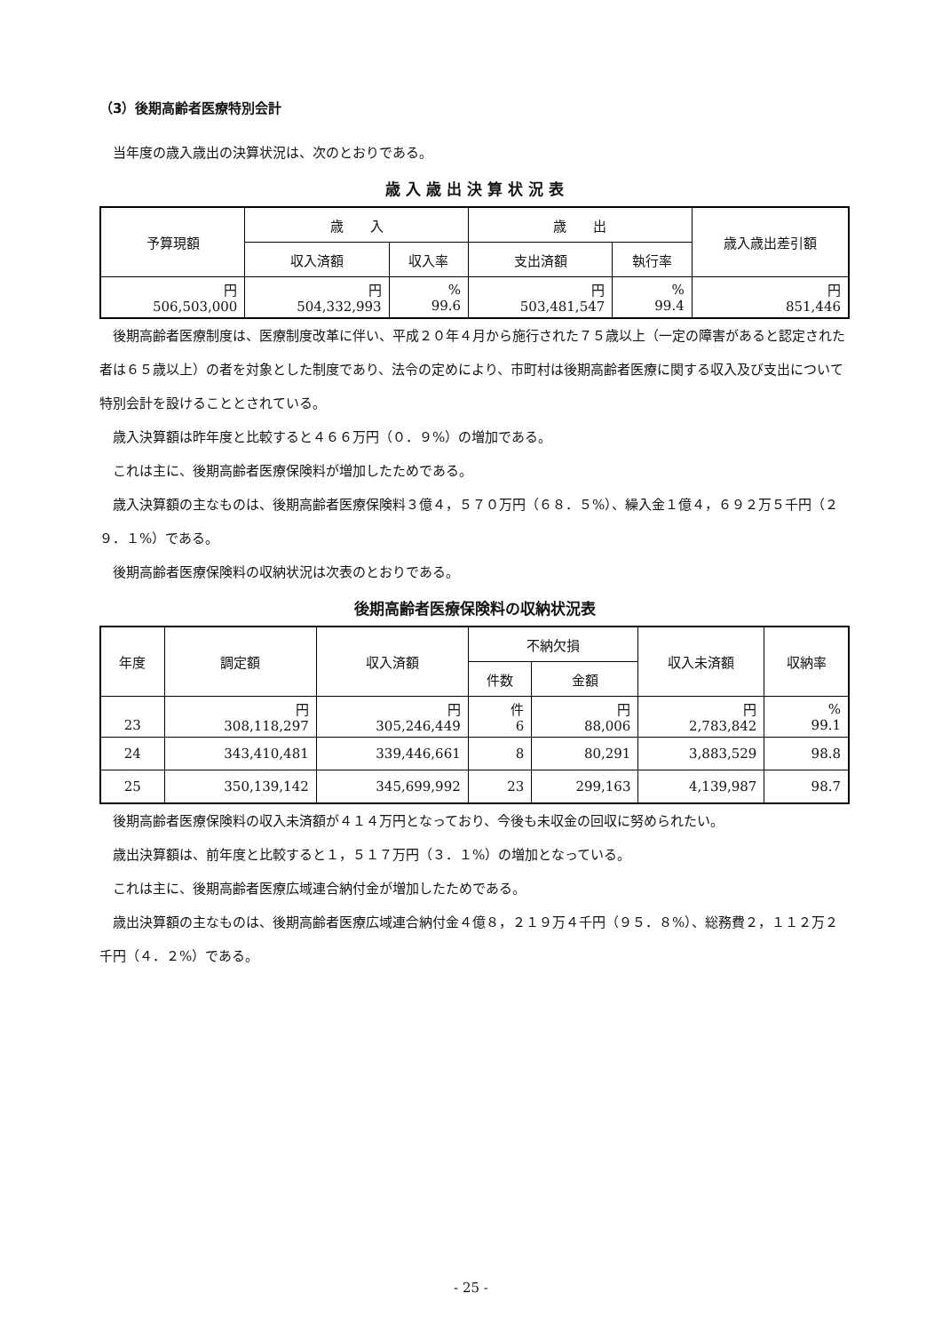（3）後期高齢者医療特別会計
当年度の歳入歳出の決算状況は、次のとおりである。
歳 入 歳 出 決 算 状 況 表
| 予算現額 | 歳 入 | | 歳 出 | | 歳入歳出差引額 |
| --- | --- | --- | --- | --- | --- |
| | 収入済額 | 収入率 | 支出済額 | 執行率 | |
| 円 506,503,000 | 円 504,332,993 | % 99.6 | 円 503,481,547 | % 99.4 | 円 851,446 |
後期高齢者医療制度は、医療制度改革に伴い、平成２０年４月から施行された７５歳以上（一定の障害があると認定された者は６５歳以上）の者を対象とした制度であり、法令の定めにより、市町村は後期高齢者医療に関する収入及び支出について特別会計を設けることとされている。
歳入決算額は昨年度と比較すると４６６万円（０．９%）の増加である。
これは主に、後期高齢者医療保険料が増加したためである。
歳入決算額の主なものは、後期高齢者医療保険料３億４，５７０万円（６８．５%）、繰入金１億４，６９２万５千円（２９．１%）である。
後期高齢者医療保険料の収納状況は次表のとおりである。
後期高齢者医療保険料の収納状況表
| 年度 | 調定額 | 収入済額 | 不納欠損 | | 収入未済額 | 収納率 |
| --- | --- | --- | --- | --- | --- | --- |
| | | | 件数 | 金額 | | |
| 23 | 円 308,118,297 | 円 305,246,449 | 件 6 | 円 88,006 | 円 2,783,842 | % 99.1 |
| 24 | 343,410,481 | 339,446,661 | 8 | 80,291 | 3,883,529 | 98.8 |
| 25 | 350,139,142 | 345,699,992 | 23 | 299,163 | 4,139,987 | 98.7 |
後期高齢者医療保険料の収入未済額が４１４万円となっており、今後も未収金の回収に努められたい。
歳出決算額は、前年度と比較すると１，５１７万円（３．１%）の増加となっている。
これは主に、後期高齢者医療広域連合納付金が増加したためである。
歳出決算額の主なものは、後期高齢者医療広域連合納付金４億８，２１９万４千円（９５．８%）、総務費２，１１２万２千円（４．２%）である。
- 25 -